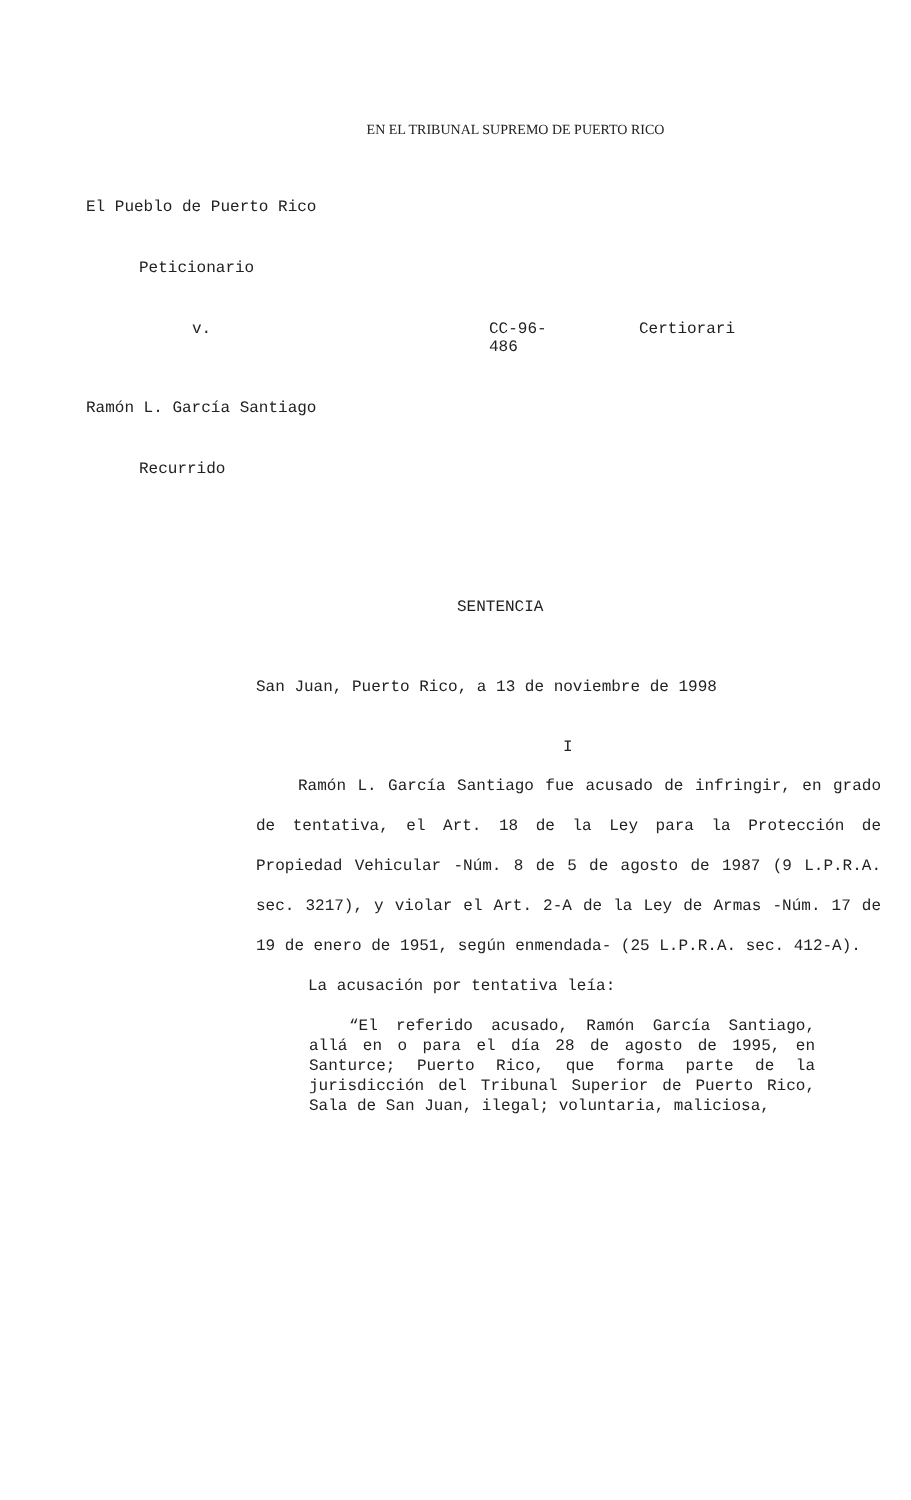EN EL TRIBUNAL SUPREMO DE PUERTO RICO
El Pueblo de Puerto Rico
Peticionario
v. CC-96-486 Certiorari
Ramón L. García Santiago
Recurrido
SENTENCIA
San Juan, Puerto Rico, a 13 de noviembre de 1998
I
Ramón L. García Santiago fue acusado de infringir, en grado de tentativa, el Art. 18 de la Ley para la Protección de Propiedad Vehicular -Núm. 8 de 5 de agosto de 1987 (9 L.P.R.A. sec. 3217), y violar el Art. 2-A de la Ley de Armas -Núm. 17 de 19 de enero de 1951, según enmendada- (25 L.P.R.A. sec. 412-A).
La acusación por tentativa leía:
“El referido acusado, Ramón García Santiago, allá en o para el día 28 de agosto de 1995, en Santurce; Puerto Rico, que forma parte de la jurisdicción del Tribunal Superior de Puerto Rico, Sala de San Juan, ilegal; voluntaria, maliciosa,